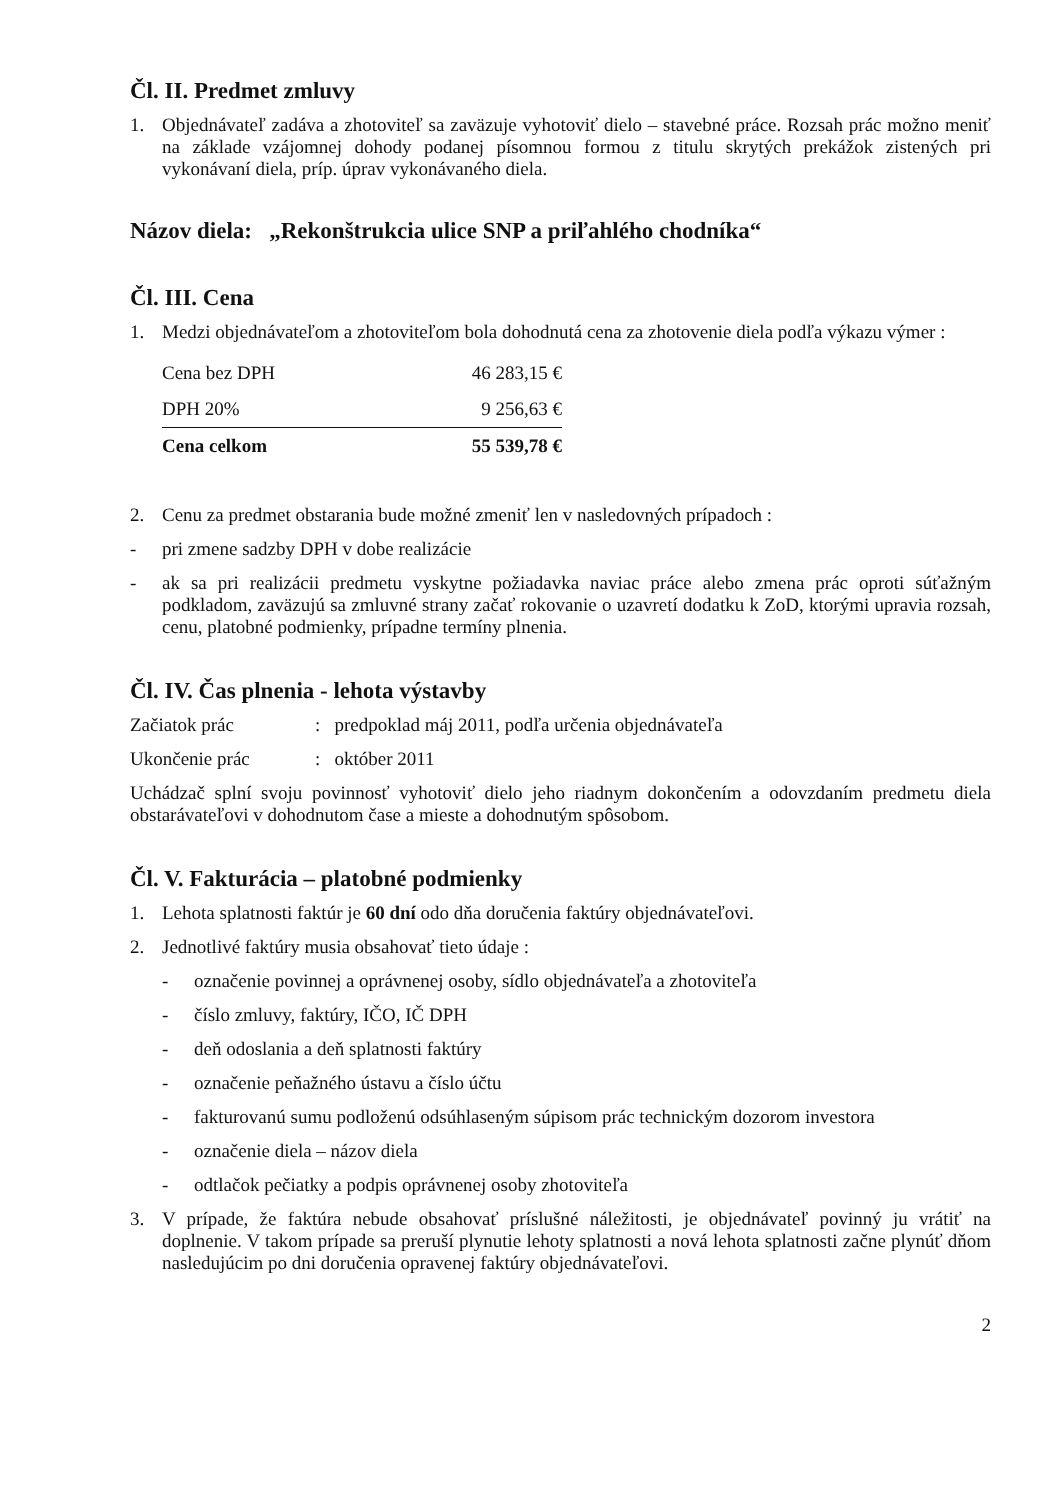Čl. II. Predmet zmluvy
1. Objednávateľ zadáva a zhotoviteľ sa zaväzuje vyhotoviť dielo – stavebné práce. Rozsah prác možno meniť na základe vzájomnej dohody podanej písomnou formou z titulu skrytých prekážok zistených pri vykonávaní diela, príp. úprav vykonávaného diela.
Názov diela: „Rekonštrukcia ulice SNP a priľahlého chodníka“
Čl. III. Cena
1. Medzi objednávateľom a zhotoviteľom bola dohodnutá cena za zhotovenie diela podľa výkazu výmer :
| Cena bez DPH | 46 283,15 € |
| DPH 20% | 9 256,63 € |
| Cena celkom | 55 539,78 € |
2. Cenu za predmet obstarania bude možné zmeniť len v nasledovných prípadoch :
- pri zmene sadzby DPH v dobe realizácie
- ak sa pri realizácii predmetu vyskytne požiadavka naviac práce alebo zmena prác oproti súťažným podkladom, zaväzujú sa zmluvné strany začať rokovanie o uzavretí dodatku k ZoD, ktorými upravia rozsah, cenu, platobné podmienky, prípadne termíny plnenia.
Čl. IV. Čas plnenia - lehota výstavby
Začiatok prác: predpoklad máj 2011, podľa určenia objednávateľa
Ukončenie prác: október 2011
Uchádzač splní svoju povinnosť vyhotoviť dielo jeho riadnym dokončením a odovzdaním predmetu diela obstarávateľovi v dohodnutom čase a mieste a dohodnutým spôsobom.
Čl. V. Fakturácia – platobné podmienky
1. Lehota splatnosti faktúr je 60 dní odo dňa doručenia faktúry objednávateľovi.
2. Jednotlivé faktúry musia obsahovať tieto údaje :
- označenie povinnej a oprávnenej osoby, sídlo objednávateľa a zhotoviteľa
- číslo zmluvy, faktúry, IČO, IČ DPH
- deň odoslania a deň splatnosti faktúry
- označenie peňažného ústavu a číslo účtu
- fakturovanú sumu podloženú odsúhlaseným súpisom prác technickým dozorom investora
- označenie diela – názov diela
- odtlačok pečiatky a podpis oprávnenej osoby zhotoviteľa
3. V prípade, že faktúra nebude obsahovať príslušné náležitosti, je objednávateľ povinný ju vrátiť na doplnenie. V takom prípade sa preruší plynutie lehoty splatnosti a nová lehota splatnosti začne plynúť dňom nasledujúcim po dni doručenia opravenej faktúry objednávateľovi.
2